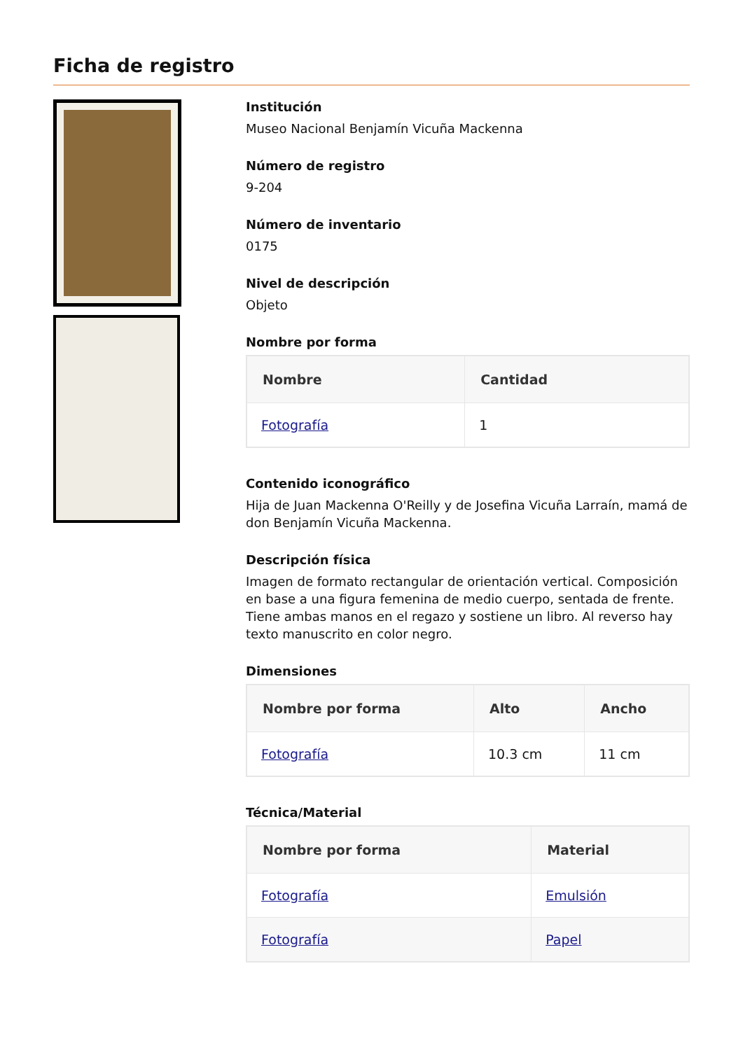Ficha de registro
Institución
Museo Nacional Benjamín Vicuña Mackenna
Número de registro
9-204
Número de inventario
0175
Nivel de descripción
Objeto
Nombre por forma
| Nombre | Cantidad |
| --- | --- |
| Fotografía | 1 |
Contenido iconográfico
Hija de Juan Mackenna O'Reilly y de Josefina Vicuña Larraín, mamá de don Benjamín Vicuña Mackenna.
Descripción física
Imagen de formato rectangular de orientación vertical. Composición en base a una figura femenina de medio cuerpo, sentada de frente. Tiene ambas manos en el regazo y sostiene un libro. Al reverso hay texto manuscrito en color negro.
Dimensiones
| Nombre por forma | Alto | Ancho |
| --- | --- | --- |
| Fotografía | 10.3 cm | 11 cm |
Técnica/Material
| Nombre por forma | Material |
| --- | --- |
| Fotografía | Emulsión |
| Fotografía | Papel |